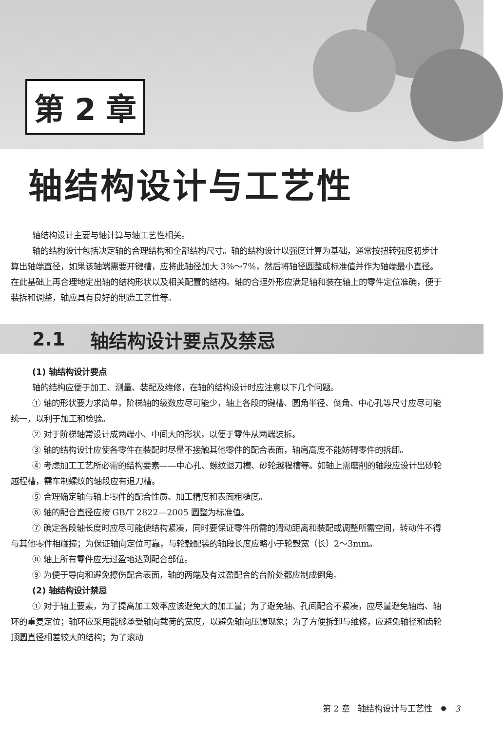第 2 章
轴结构设计与工艺性
轴结构设计主要与轴计算与轴工艺性相关。
轴的结构设计包括决定轴的合理结构和全部结构尺寸。轴的结构设计以强度计算为基础，通常按扭转强度初步计算出轴端直径，如果该轴端需要开键槽，应将此轴径加大 3%～7%，然后将轴径圆整成标准值并作为轴端最小直径。在此基础上再合理地定出轴的结构形状以及相关配置的结构。轴的合理外形应满足轴和装在轴上的零件定位准确，便于装拆和调整，轴应具有良好的制造工艺性等。
2.1 轴结构设计要点及禁忌
(1) 轴结构设计要点
轴的结构应便于加工、测量、装配及维修，在轴的结构设计时应注意以下几个问题。
① 轴的形状要力求简单，阶梯轴的级数应尽可能少，轴上各段的键槽、圆角半径、倒角、中心孔等尺寸应尽可能统一，以利于加工和检验。
② 对于阶梯轴常设计成两端小、中间大的形状，以便于零件从两端装拆。
③ 轴的结构设计应使各零件在装配时尽量不接触其他零件的配合表面，轴肩高度不能妨碍零件的拆卸。
④ 考虑加工工艺所必需的结构要素——中心孔、螺纹退刀槽、砂轮越程槽等。如轴上需磨削的轴段应设计出砂轮越程槽，需车制螺纹的轴段应有退刀槽。
⑤ 合理确定轴与轴上零件的配合性质、加工精度和表面粗糙度。
⑥ 轴的配合直径应按 GB/T 2822—2005 圆整为标准值。
⑦ 确定各段轴长度时应尽可能使结构紧凑，同时要保证零件所需的滑动距离和装配或调整所需空间，转动件不得与其他零件相碰撞；为保证轴向定位可靠，与轮毂配装的轴段长度应略小于轮毂宽（长）2～3mm。
⑧ 轴上所有零件应无过盈地达到配合部位。
⑨ 为便于导向和避免擦伤配合表面，轴的两端及有过盈配合的台阶处都应制成倒角。
(2) 轴结构设计禁忌
① 对于轴上要素，为了提高加工效率应该避免大的加工量；为了避免轴、孔间配合不紧凑，应尽量避免轴肩、轴环的重复定位；轴环应采用能够承受轴向载荷的宽度，以避免轴向压馈现象；为了方便拆卸与维修，应避免轴径和齿轮顶圆直径相差较大的结构；为了滚动
第 2 章 轴结构设计与工艺性 ✹ 3